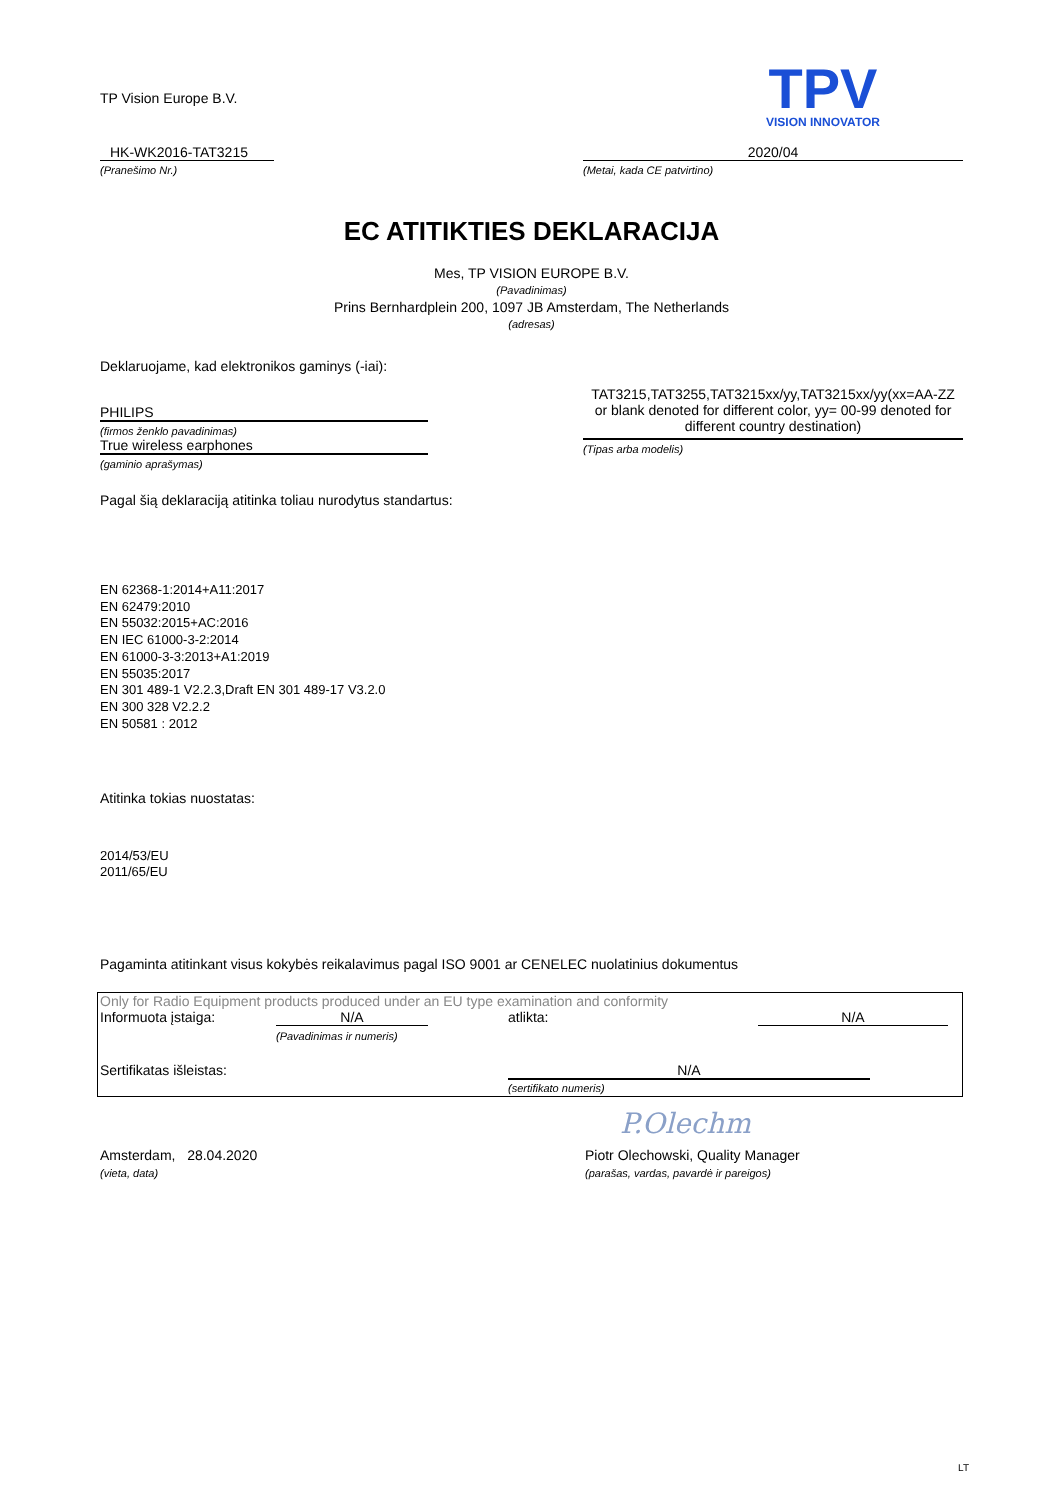TP Vision Europe B.V.
TPV
VISION INNOVATOR
HK-WK2016-TAT3215
(Pranešimo Nr.)
2020/04
(Metai, kada CE patvirtino)
EC ATITIKTIES DEKLARACIJA
Mes, TP VISION EUROPE B.V.
(Pavadinimas)
Prins Bernhardplein 200, 1097 JB Amsterdam, The Netherlands
(adresas)
Deklaruojame, kad elektronikos gaminys (-iai):
PHILIPS
(firmos ženklo pavadinimas)
True wireless earphones
(gaminio aprašymas)
TAT3215,TAT3255,TAT3215xx/yy,TAT3215xx/yy(xx=AA-ZZ or blank denoted for different color, yy= 00-99 denoted for different country destination)
(Tipas arba modelis)
Pagal šią deklaraciją atitinka toliau nurodytus standartus:
EN 62368-1:2014+A11:2017
EN 62479:2010
EN 55032:2015+AC:2016
EN IEC 61000-3-2:2014
EN 61000-3-3:2013+A1:2019
EN 55035:2017
EN 301 489-1 V2.2.3,Draft EN 301 489-17 V3.2.0
EN 300 328 V2.2.2
EN 50581 : 2012
Atitinka tokias nuostatas:
2014/53/EU
2011/65/EU
Pagaminta atitinkant visus kokybės reikalavimus pagal ISO 9001 ar CENELEC nuolatinius dokumentus
Only for Radio Equipment products produced under an EU type examination and conformity
Informuota įstaiga: N/A atlikta: N/A
(Pavadinimas ir numeris)
Sertifikatas išleistas: N/A
(sertifikato numeris)
P.Olechm
Amsterdam, 28.04.2020
(vieta, data)
Piotr Olechowski, Quality Manager
(parašas, vardas, pavardė ir pareigos)
LT